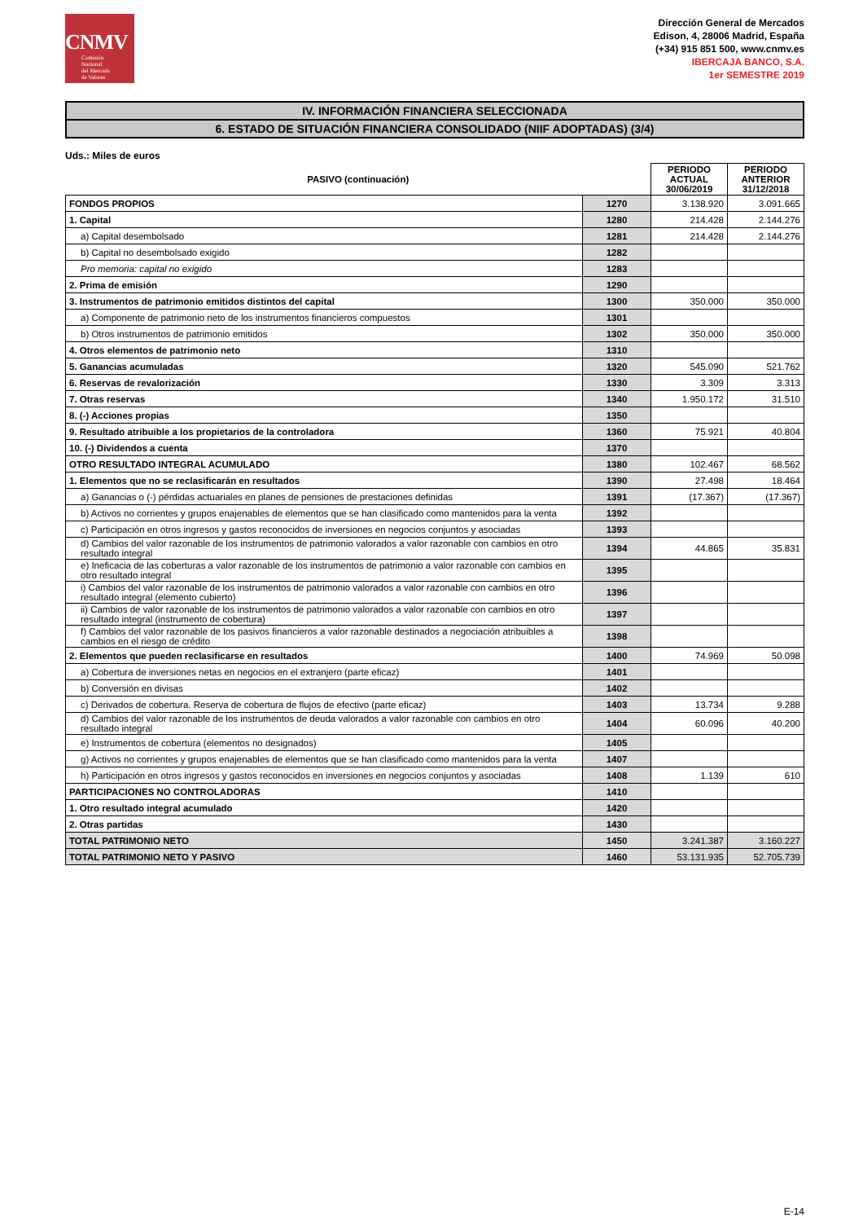CNMV
Comisión
Nacional
del Mercado
de Valores
Dirección General de Mercados
Edison, 4, 28006 Madrid, España
(+34) 915 851 500, www.cnmv.es
IBERCAJA BANCO, S.A.
1er SEMESTRE 2019
IV. INFORMACIÓN FINANCIERA SELECCIONADA
6. ESTADO DE SITUACIÓN FINANCIERA CONSOLIDADO (NIIF ADOPTADAS) (3/4)
Uds.: Miles de euros
| PASIVO (continuación) | | PERIODO ACTUAL 30/06/2019 | PERIODO ANTERIOR 31/12/2018 |
| --- | --- | --- | --- |
| FONDOS PROPIOS | 1270 | 3.138.920 | 3.091.665 |
| 1. Capital | 1280 | 214.428 | 2.144.276 |
| a) Capital desembolsado | 1281 | 214.428 | 2.144.276 |
| b) Capital no desembolsado exigido | 1282 | | |
| Pro memoria: capital no exigido | 1283 | | |
| 2. Prima de emisión | 1290 | | |
| 3. Instrumentos de patrimonio emitidos distintos del capital | 1300 | 350.000 | 350.000 |
| a) Componente de patrimonio neto de los instrumentos financieros compuestos | 1301 | | |
| b) Otros instrumentos de patrimonio emitidos | 1302 | 350.000 | 350.000 |
| 4. Otros elementos de patrimonio neto | 1310 | | |
| 5. Ganancias acumuladas | 1320 | 545.090 | 521.762 |
| 6. Reservas de revalorización | 1330 | 3.309 | 3.313 |
| 7. Otras reservas | 1340 | 1.950.172 | 31.510 |
| 8. (-) Acciones propias | 1350 | | |
| 9. Resultado atribuible a los propietarios de la controladora | 1360 | 75.921 | 40.804 |
| 10. (-) Dividendos a cuenta | 1370 | | |
| OTRO RESULTADO INTEGRAL ACUMULADO | 1380 | 102.467 | 68.562 |
| 1. Elementos que no se reclasificarán en resultados | 1390 | 27.498 | 18.464 |
| a) Ganancias o (-) pérdidas actuariales en planes de pensiones de prestaciones definidas | 1391 | (17.367) | (17.367) |
| b) Activos no corrientes y grupos enajenables de elementos que se han clasificado como mantenidos para la venta | 1392 | | |
| c) Participación en otros ingresos y gastos reconocidos de inversiones en negocios conjuntos y asociadas | 1393 | | |
| d) Cambios del valor razonable de los instrumentos de patrimonio valorados a valor razonable con cambios en otro resultado integral | 1394 | 44.865 | 35.831 |
| e) Ineficacia de las coberturas a valor razonable de los instrumentos de patrimonio a valor razonable con cambios en otro resultado integral | 1395 | | |
| i) Cambios del valor razonable de los instrumentos de patrimonio valorados a valor razonable con cambios en otro resultado integral (elemento cubierto) | 1396 | | |
| ii) Cambios de valor razonable de los instrumentos de patrimonio valorados a valor razonable con cambios en otro resultado integral (instrumento de cobertura) | 1397 | | |
| f) Cambios del valor razonable de los pasivos financieros a valor razonable destinados a negociación atribuibles a cambios en el riesgo de crédito | 1398 | | |
| 2. Elementos que pueden reclasificarse en resultados | 1400 | 74.969 | 50.098 |
| a) Cobertura de inversiones netas en negocios en el extranjero (parte eficaz) | 1401 | | |
| b) Conversión en divisas | 1402 | | |
| c) Derivados de cobertura. Reserva de cobertura de flujos de efectivo (parte eficaz) | 1403 | 13.734 | 9.288 |
| d) Cambios del valor razonable de los instrumentos de deuda valorados a valor razonable con cambios en otro resultado integral | 1404 | 60.096 | 40.200 |
| e) Instrumentos de cobertura (elementos no designados) | 1405 | | |
| g) Activos no corrientes y grupos enajenables de elementos que se han clasificado como mantenidos para la venta | 1407 | | |
| h) Participación en otros ingresos y gastos reconocidos en inversiones en negocios conjuntos y asociadas | 1408 | 1.139 | 610 |
| PARTICIPACIONES NO CONTROLADORAS | 1410 | | |
| 1. Otro resultado integral acumulado | 1420 | | |
| 2. Otras partidas | 1430 | | |
| TOTAL PATRIMONIO NETO | 1450 | 3.241.387 | 3.160.227 |
| TOTAL PATRIMONIO NETO Y PASIVO | 1460 | 53.131.935 | 52.705.739 |
E-14